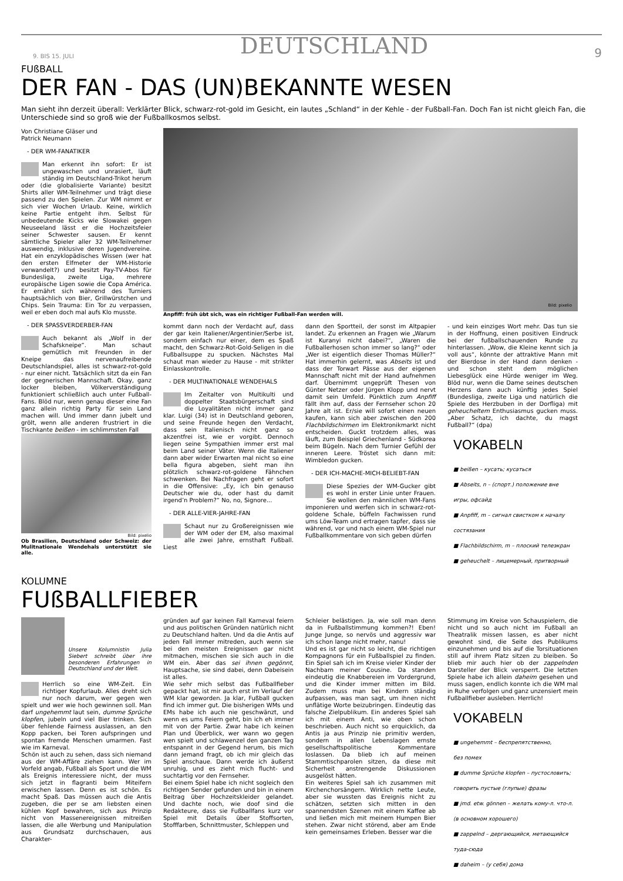9. BIS 15. JULI DEUTSCHLAND 9
FUßBALL
DER FAN - DAS (UN)BEKANNTE WESEN
Man sieht ihn derzeit überall: Verklärter Blick, schwarz-rot-gold im Gesicht, ein lautes „Schland“ in der Kehle - der Fußball-Fan. Doch Fan ist nicht gleich Fan, die Unterschiede sind so groß wie der Fußballkosmos selbst.
Von Christiane Gläser und
Patrick Neumann
- DER WM-FANATIKER
Man erkennt ihn sofort: Er ist ungewaschen und unrasiert, läuft ständig im Deutschland-Trikot herum oder (die globalisierte Variante) besitzt Shirts aller WM-Teilnehmer und trägt diese passend zu den Spielen. Zur WM nimmt er sich vier Wochen Urlaub. Keine, wirklich keine Partie entgeht ihm. Selbst für unbedeutende Kicks wie Slowakei gegen Neuseeland lässt er die Hochzeitsfeier seiner Schwester sausen. Er kennt sämtliche Spieler aller 32 WM-Teilnehmer auswendig, inklusive deren Jugendvereine. Hat ein enzyklopädisches Wissen (wer hat den ersten Elfmeter der WM-Historie verwandelt?) und besitzt Pay-TV-Abos für Bundesliga, zweite Liga, mehrere europäische Ligen sowie die Copa América. Er ernährt sich während des Turniers hauptsächlich von Bier, Grillwürstchen und Chips. Sein Trauma: Ein Tor zu verpassen, weil er eben doch mal aufs Klo musste.
- DER SPASSVERDERBER-FAN
Auch bekannt als „Wolf in der Schafskneipe“. Man schaut gemütlich mit Freunden in der Kneipe das nervenaufreibende Deutschlandspiel, alles ist schwarz-rot-gold - nur einer nicht. Tatsächlich sitzt da ein Fan der gegnerischen Mannschaft. Okay, ganz locker bleiben, Völkerverständigung funktioniert schließlich auch unter Fußball-Fans. Blöd nur, wenn genau dieser eine Fan ganz allein richtig Party für sein Land machen will. Und immer dann jubelt und grölt, wenn alle anderen frustriert in die Tischkante beißen - im schlimmsten Fall
Bild: pixelio
Ob Brasilien, Deutschland oder Schweiz: der Mulitnationale Wendehals unterstützt sie alle.
Bild: pixelio
Anpfiff: früh übt sich, was ein richtiger Fußball-Fan werden will.
kommt dann noch der Verdacht auf, dass der gar kein Italiener/Argentinier/Serbe ist, sondern einfach nur einer, dem es Spaß macht, den Schwarz-Rot-Gold-Seligen in die Fußballsuppe zu spucken. Nächstes Mal schaut man wieder zu Hause - mit strikter Einlasskontrolle.
- DER MULTINATIONALE WENDEHALS
Im Zeitalter von Multikulti und doppelter Staatsbürgerschaft sind die Loyalitäten nicht immer ganz klar. Luigi (34) ist in Deutschland geboren, und seine Freunde hegen den Verdacht, dass sein Italienisch nicht ganz so akzentfrei ist, wie er vorgibt. Dennoch liegen seine Sympathien immer erst mal beim Land seiner Väter. Wenn die Italiener dann aber wider Erwarten mal nicht so eine bella figura abgeben, sieht man ihn plötzlich schwarz-rot-goldene Fähnchen schwenken. Bei Nachfragen geht er sofort in die Offensive: „Ey, ich bin genauso Deutscher wie du, oder hast du damit irgend’n Problem?“ No, no, Signore...
- DER ALLE-VIER-JAHRE-FAN
Schaut nur zu Großereignissen wie der WM oder der EM, also maximal alle zwei Jahre, ernsthaft Fußball. Liest
dann den Sportteil, der sonst im Altpapier landet. Zu erkennen an Fragen wie „Warum ist Kuranyi nicht dabei?“, „Waren die Fußballerhosen schon immer so lang?“ oder „Wer ist eigentlich dieser Thomas Müller?“ Hat immerhin gelernt, was Abseits ist und dass der Torwart Pässe aus der eigenen Mannschaft nicht mit der Hand aufnehmen darf. Übernimmt ungeprüft Thesen von Günter Netzer oder Jürgen Klopp und nervt damit sein Umfeld. Pünktlich zum Anpfiff fällt ihm auf, dass der Fernseher schon 20 Jahre alt ist. Er/sie will sofort einen neuen kaufen, kann sich aber zwischen den 200 Flachbildschirmen im Elektronikmarkt nicht entscheiden. Guckt trotzdem alles, was läuft, zum Beispiel Griechenland - Südkorea beim Bügeln. Nach dem Turnier Gefühl der inneren Leere. Tröstet sich dann mit: Wimbledon gucken.
- DER ICH-MACHE-MICH-BELIEBT-FAN
Diese Spezies der WM-Gucker gibt es wohl in erster Linie unter Frauen. Sie wollen den männlichen WM-Fans imponieren und werfen sich in schwarz-rot-goldene Schale, büffeln Fachwissen rund ums Löw-Team und ertragen tapfer, dass sie während, vor und nach einem WM-Spiel nur Fußballkommentare von sich geben dürfen
- und kein einziges Wort mehr. Das tun sie in der Hoffnung, einen positiven Eindruck bei der fußballschauenden Runde zu hinterlassen. „Wow, die Kleine kennt sich ja voll aus“, könnte der attraktive Mann mit der Bierdose in der Hand dann denken - und schon steht dem möglichen Liebesglück eine Hürde weniger im Weg. Blöd nur, wenn die Dame seines deutschen Herzens dann auch künftig jedes Spiel (Bundesliga, zweite Liga und natürlich die Spiele des Herzbuben in der Dorfliga) mit geheucheltem Enthusiasmus gucken muss. „Aber Schatz, ich dachte, du magst Fußball?“ (dpa)
VOKABELN
■ beißen – кусать; кусаться
■ Abseits, n – (спорт.) положение вне
игры, офсайд
■ Anpfiff, m – сигнал свистком к началу
состязания
■ Flachbildschirm, m – плоский телеэкран
■ geheuchelt – лицемерный, притворный
KOLUMNE
FUßBALLFIEBER
Unsere Kolumnistin Julia Siebert schreibt über ihre besonderen Erfahrungen in Deutschland und der Welt.
Herrlich so eine WM-Zeit. Ein richtiger Kopfurlaub. Alles dreht sich nur noch darum, wer gegen wen spielt und wer wie hoch gewinnen soll. Man darf ungehemmt laut sein, dumme Sprüche klopfen, jubeln und viel Bier trinken. Sich über fehlende Fairness auslassen, an den Kopp packen, bei Toren aufspringen und spontan fremde Menschen umarmen. Fast wie im Karneval.
Schön ist auch zu sehen, dass sich niemand aus der WM-Affäre ziehen kann. Wer im Vorfeld angab, Fußball als Sport und die WM als Ereignis interessiere nicht, der muss sich jetzt in flagranti beim Miteifern erwischen lassen. Denn es ist schön. Es macht Spaß. Das müssen auch die Antis zugeben, die per se am liebsten einen kühlen Kopf bewahren, sich aus Prinzip nicht von Massenereignissen mitreißen lassen, die alle Werbung und Manipulation aus Grundsatz durchschauen, aus Charakter-
gründen auf gar keinen Fall Karneval feiern und aus politischen Gründen natürlich nicht zu Deutschland halten. Und da die Antis auf jeden Fall immer mitreden, auch wenn sie bei den meisten Ereignissen gar nicht mitmachen, mischen sie sich auch in die WM ein. Aber das sei ihnen gegönnt, Hauptsache, sie sind dabei, denn Dabeisein ist alles.
Wie sehr mich selbst das Fußballfieber gepackt hat, ist mir auch erst im Verlauf der WM klar geworden. Ja klar, Fußball gucken find ich immer gut. Die bisherigen WMs und EMs habe ich auch nie geschwänzt, und wenn es ums Feiern geht, bin ich eh immer mit von der Partie. Zwar habe ich keinen Plan und Überblick, wer wann wo gegen wen spielt und schlawenzel den ganzen Tag entspannt in der Gegend herum, bis mich dann jemand fragt, ob ich mir gleich das Spiel anschaue. Dann werde ich äußerst unruhig, und es zieht mich flucht- und suchtartig vor den Fernseher.
Bei einem Spiel habe ich nicht sogleich den richtigen Sender gefunden und bin in einem Beitrag über Hochzeitskleider gelandet. Und dachte noch, wie doof sind die Redakteure, dass sie Fußballfans kurz vor Spiel mit Details über Stoffsorten, Stofffarben, Schnittmuster, Schleppen und
Schleier belästigen. Ja, wie soll man denn da in Fußballstimmung kommen?! Eben! Junge Junge, so nervös und aggressiv war ich schon lange nicht mehr, nanu!
Und es ist gar nicht so leicht, die richtigen Kompagnons für ein Fußballspiel zu finden. Ein Spiel sah ich im Kreise vieler Kinder der Nachbarn meiner Cousine. Da standen eindeutig die Knabbereien im Vordergrund, und die Kinder immer mitten im Bild. Zudem muss man bei Kindern ständig aufpassen, was man sagt, um ihnen nicht unflätige Worte beizubringen. Eindeutig das falsche Zielpublikum. Ein anderes Spiel sah ich mit einem Anti, wie oben schon beschrieben. Auch nicht so erquicklich, da Antis ja aus Prinzip nie primitiv werden, sondern in allen Lebenslagen ernste gesellschaftspolitische Kommentare loslassen. Da blieb ich auf meinen Stammtischparolen sitzen, da diese mit Sicherheit anstrengende Diskussionen ausgelöst hätten.
Ein weiteres Spiel sah ich zusammen mit Kirchenchorsängern. Wirklich nette Leute, aber sie wussten das Ereignis nicht zu schätzen, setzten sich mitten in den spannendsten Szenen mit einem Kaffee ab und ließen mich mit meinem Humpen Bier stehen. Zwar nicht störend, aber am Ende kein gemeinsames Erleben. Besser war die
Stimmung im Kreise von Schauspielern, die nicht und so auch nicht im Fußball an Theatralik missen lassen, es aber nicht gewohnt sind, die Seite des Publikums einzunehmen und bis auf die Torsituationen still auf ihrem Platz sitzen zu bleiben. So blieb mir auch hier ob der zappelnden Darsteller der Blick versperrt. Die letzten Spiele habe ich allein daheim gesehen und muss sagen, endlich konnte ich die WM mal in Ruhe verfolgen und ganz unzensiert mein Fußballfieber ausleben. Herrlich!
VOKABELN
■ ungehemmt – беспрепятственно,
без помех
■ dumme Sprüche klopfen – пустословить;
говорить пустые (глупые) фразы
■ jmd. etw. gönnen – желать кому-л. что-л.
(в основном хорошего)
■ zappelnd – дергающийся, метающийся
туда-сюда
■ daheim – (у себя) дома